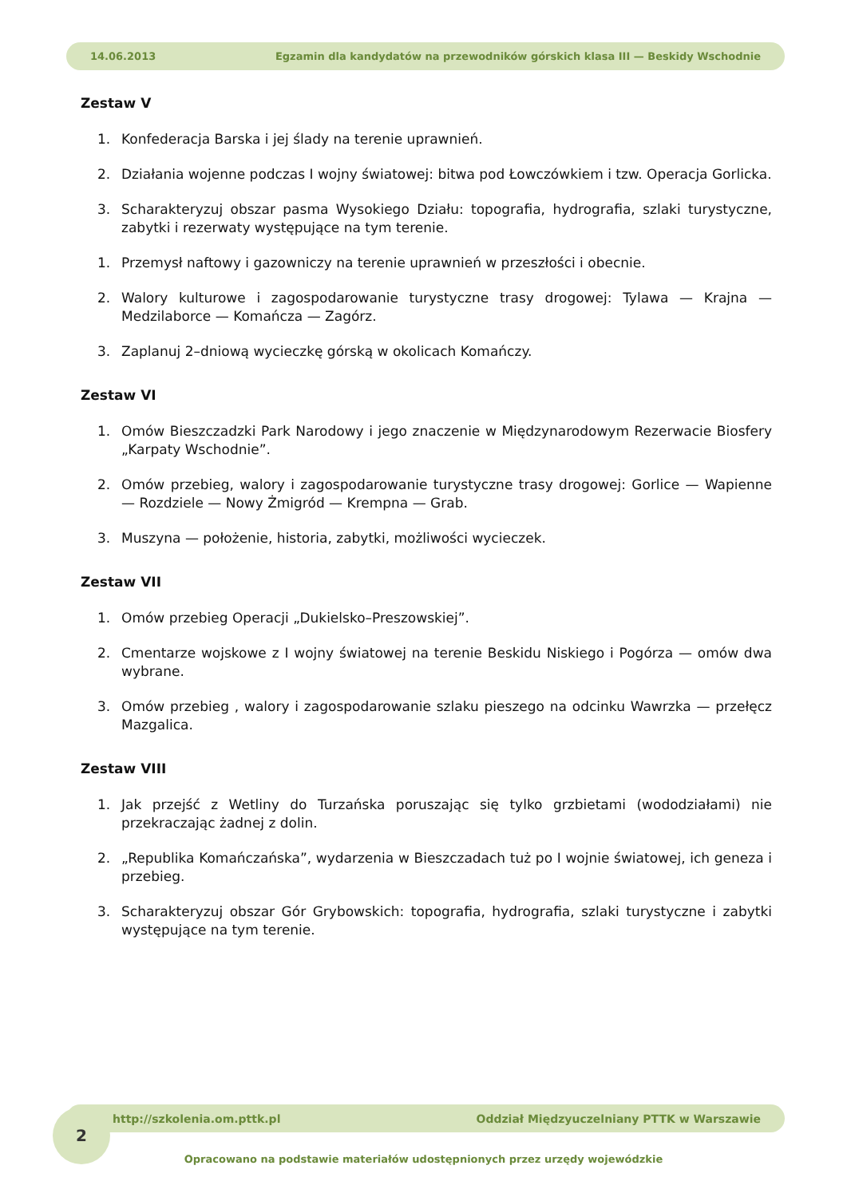14.06.2013 Egzamin dla kandydatów na przewodników górskich klasa III — Beskidy Wschodnie
Zestaw V
1. Konfederacja Barska i jej ślady na terenie uprawnień.
2. Działania wojenne podczas I wojny światowej: bitwa pod Łowczówkiem i tzw. Operacja Gorlicka.
3. Scharakteryzuj obszar pasma Wysokiego Działu: topografia, hydrografia, szlaki turystyczne, zabytki i rezerwaty występujące na tym terenie.
1. Przemysł naftowy i gazowniczy na terenie uprawnień w przeszłości i obecnie.
2. Walory kulturowe i zagospodarowanie turystyczne trasy drogowej: Tylawa — Krajna — Medzilaborce — Komańcza — Zagórz.
3. Zaplanuj 2–dniową wycieczkę górską w okolicach Komańczy.
Zestaw VI
1. Omów Bieszczadzki Park Narodowy i jego znaczenie w Międzynarodowym Rezerwacie Biosfery „Karpaty Wschodnie”.
2. Omów przebieg, walory i zagospodarowanie turystyczne trasy drogowej: Gorlice — Wapienne — Rozdziele — Nowy Żmigród — Krempna — Grab.
3. Muszyna — położenie, historia, zabytki, możliwości wycieczek.
Zestaw VII
1. Omów przebieg Operacji „Dukielsko–Preszowskiej”.
2. Cmentarze wojskowe z I wojny światowej na terenie Beskidu Niskiego i Pogórza — omów dwa wybrane.
3. Omów przebieg , walory i zagospodarowanie szlaku pieszego na odcinku Wawrzka — przełęcz Mazgalica.
Zestaw VIII
1. Jak przejść z Wetliny do Turzańska poruszając się tylko grzbietami (wododziałami) nie przekraczając żadnej z dolin.
2. „Republika Komańczańska”, wydarzenia w Bieszczadach tuż po I wojnie światowej, ich geneza i przebieg.
3. Scharakteryzuj obszar Gór Grybowskich: topografia, hydrografia, szlaki turystyczne i zabytki występujące na tym terenie.
http://szkolenia.om.pttk.pl Oddział Międzyuczelniany PTTK w Warszawie
2
Opracowano na podstawie materiałów udostępnionych przez urzędy wojewódzkie